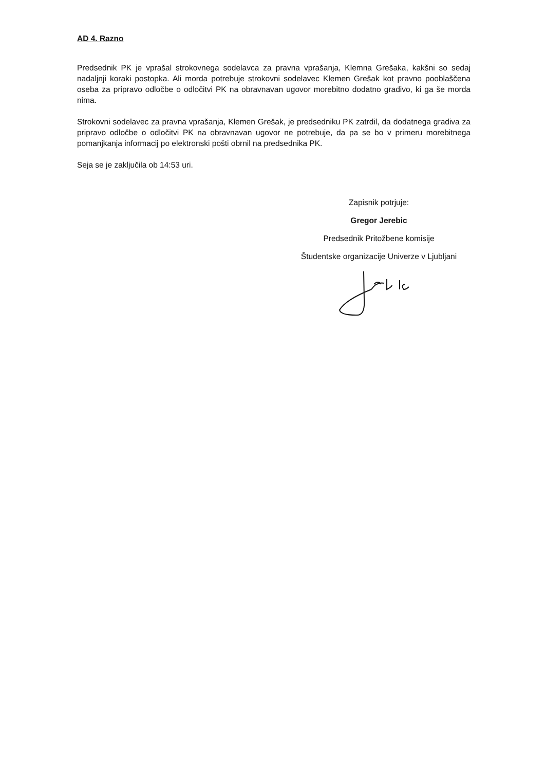AD 4. Razno
Predsednik PK je vprašal strokovnega sodelavca za pravna vprašanja, Klemna Grešaka, kakšni so sedaj nadaljnji koraki postopka. Ali morda potrebuje strokovni sodelavec Klemen Grešak kot pravno pooblaščena oseba za pripravo odločbe o odločitvi PK na obravnavan ugovor morebitno dodatno gradivo, ki ga še morda nima.
Strokovni sodelavec za pravna vprašanja, Klemen Grešak, je predsedniku PK zatrdil, da dodatnega gradiva za pripravo odločbe o odločitvi PK na obravnavan ugovor ne potrebuje, da pa se bo v primeru morebitnega pomanjkanja informacij po elektronski pošti obrnil na predsednika PK.
Seja se je zaključila ob 14:53 uri.
Zapisnik potrjuje:
Gregor Jerebic
Predsednik Pritožbene komisije
Študentske organizacije Univerze v Ljubljani